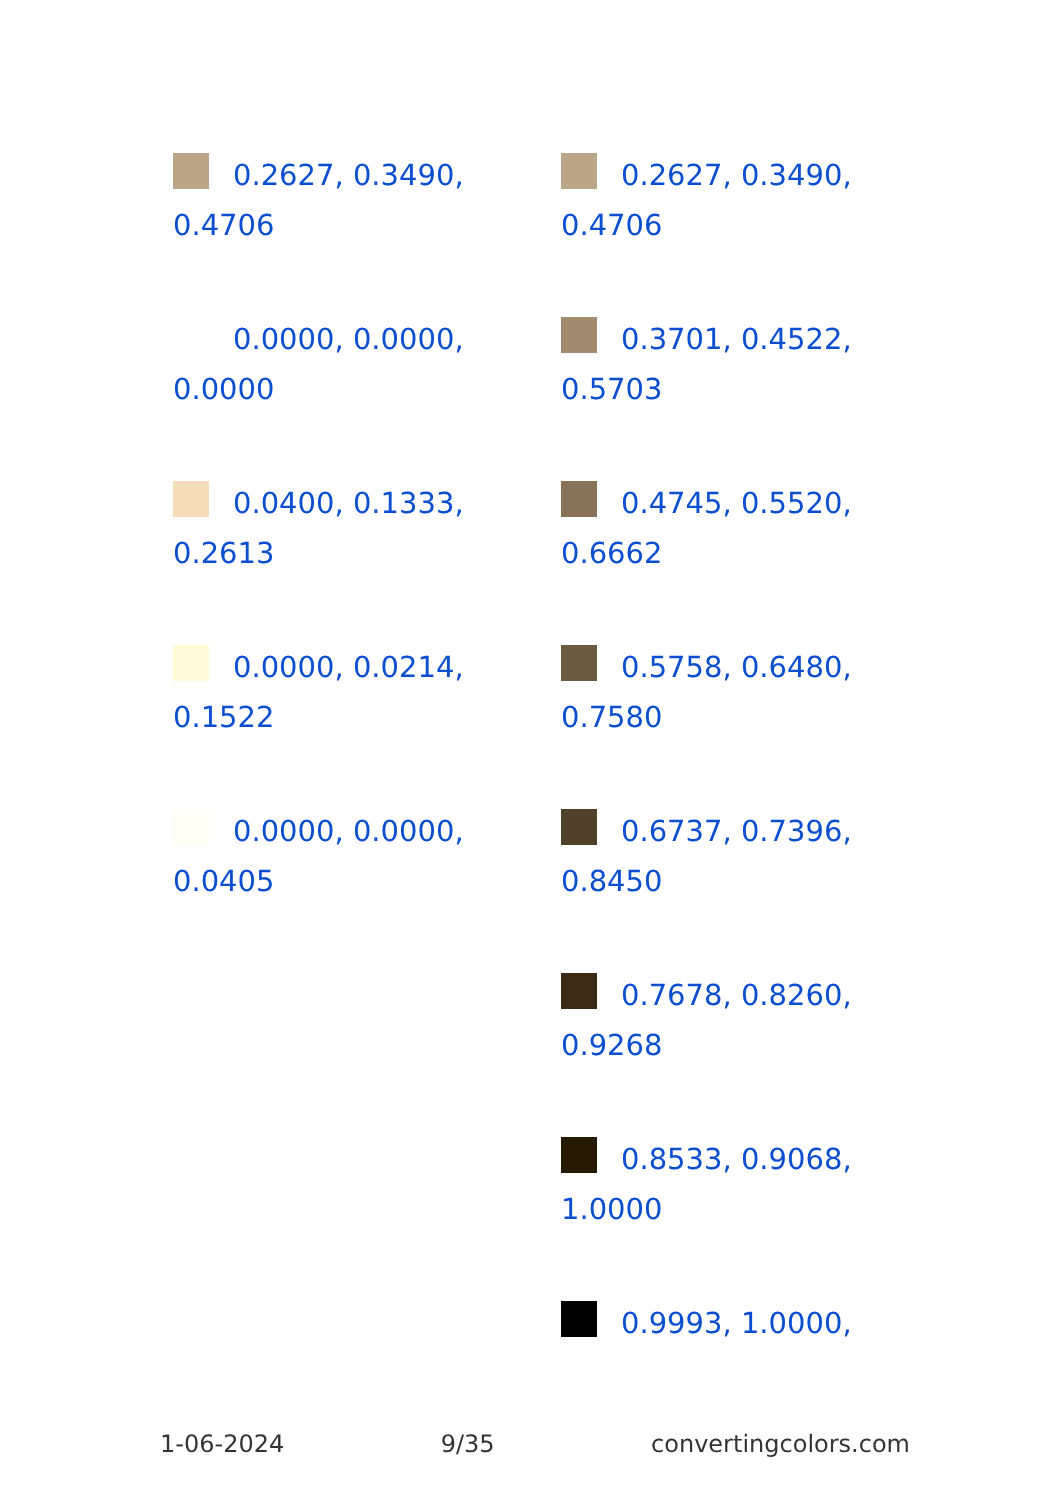0.2627, 0.3490, 0.4706
0.0000, 0.0000, 0.0000
0.0400, 0.1333, 0.2613
0.0000, 0.0214, 0.1522
0.0000, 0.0000, 0.0405
0.2627, 0.3490, 0.4706
0.3701, 0.4522, 0.5703
0.4745, 0.5520, 0.6662
0.5758, 0.6480, 0.7580
0.6737, 0.7396, 0.8450
0.7678, 0.8260, 0.9268
0.8533, 0.9068, 1.0000
0.9993, 1.0000,
1-06-2024 9/35 convertingcolors.com